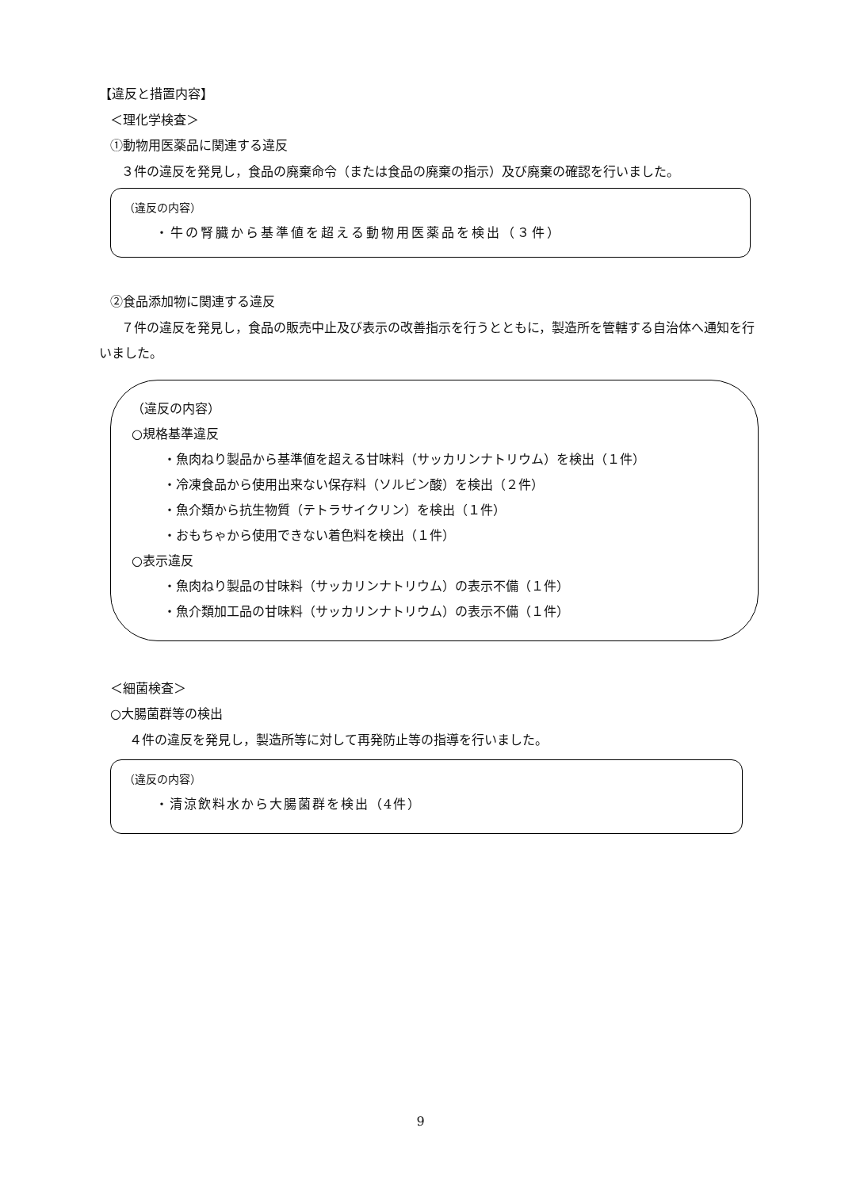【違反と措置内容】
＜理化学検査＞
①動物用医薬品に関連する違反
３件の違反を発見し，食品の廃棄命令（または食品の廃棄の指示）及び廃棄の確認を行いました。
（違反の内容）
・牛の腎臓から基準値を超える動物用医薬品を検出（３件）
②食品添加物に関連する違反
７件の違反を発見し，食品の販売中止及び表示の改善指示を行うとともに，製造所を管轄する自治体へ通知を行いました。
（違反の内容）
○規格基準違反
・魚肉ねり製品から基準値を超える甘味料（サッカリンナトリウム）を検出（１件）
・冷凍食品から使用出来ない保存料（ソルビン酸）を検出（２件）
・魚介類から抗生物質（テトラサイクリン）を検出（１件）
・おもちゃから使用できない着色料を検出（１件）
○表示違反
・魚肉ねり製品の甘味料（サッカリンナトリウム）の表示不備（１件）
・魚介類加工品の甘味料（サッカリンナトリウム）の表示不備（１件）
＜細菌検査＞
○大腸菌群等の検出
４件の違反を発見し，製造所等に対して再発防止等の指導を行いました。
（違反の内容）
・清涼飲料水から大腸菌群を検出（4件）
9